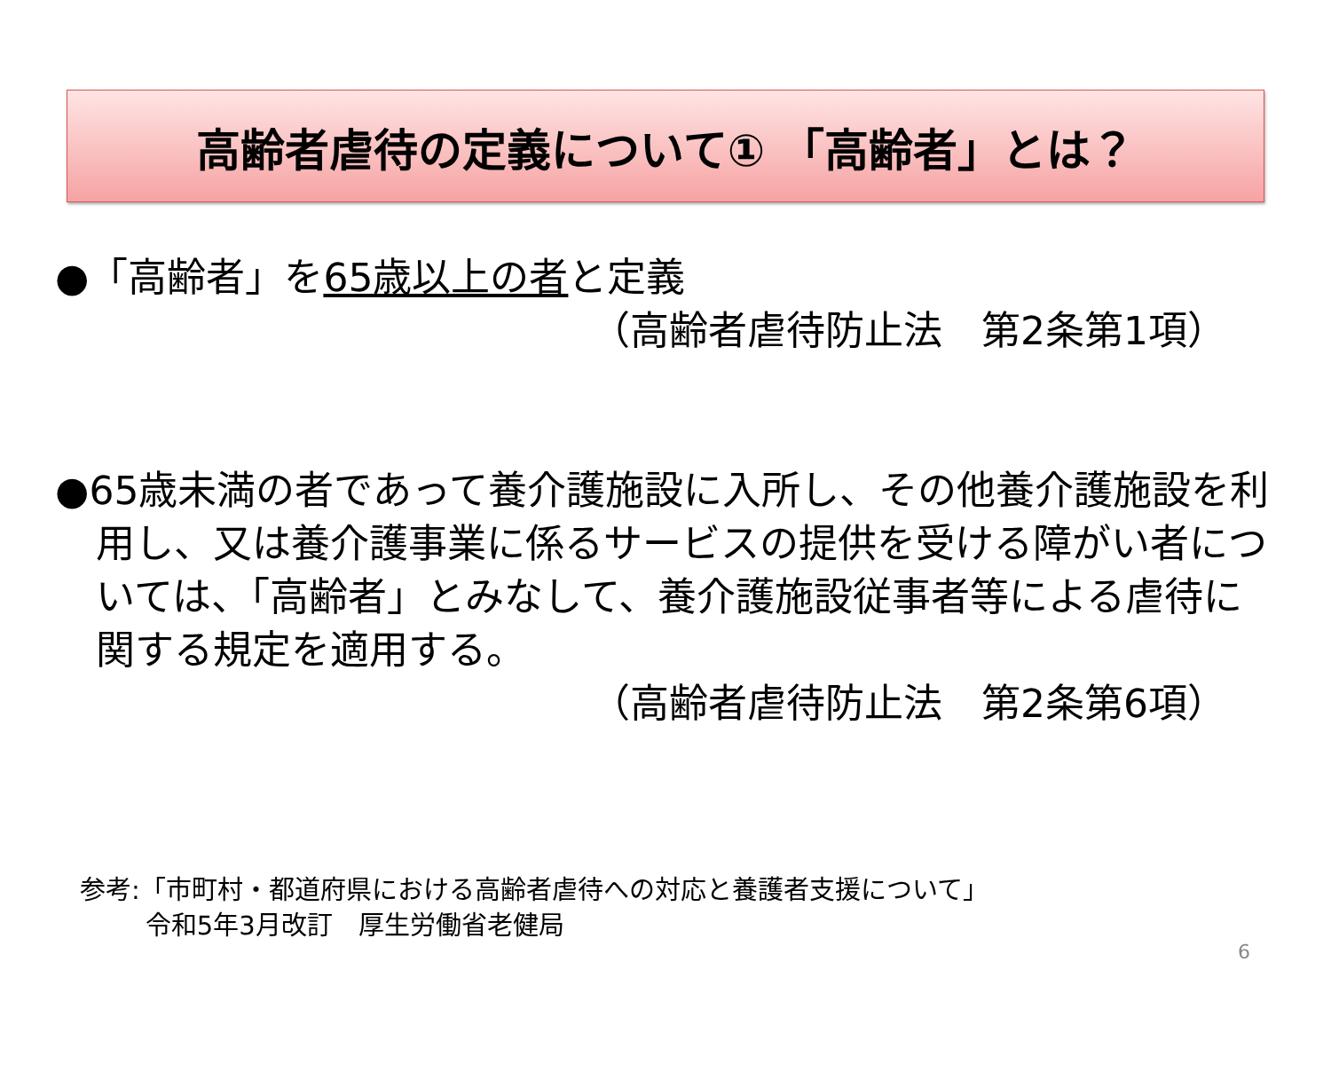高齢者虐待の定義について① 「高齢者」とは？
●「高齢者」を65歳以上の者と定義
（高齢者虐待防止法　第2条第1項）
●65歳未満の者であって養介護施設に入所し、その他養介護施設を利用し、又は養介護事業に係るサービスの提供を受ける障がい者については、「高齢者」とみなして、養介護施設従事者等による虐待に関する規定を適用する。
（高齢者虐待防止法　第2条第6項）
参考:「市町村・都道府県における高齢者虐待への対応と養護者支援について」
令和5年3月改訂　厚生労働省老健局
6